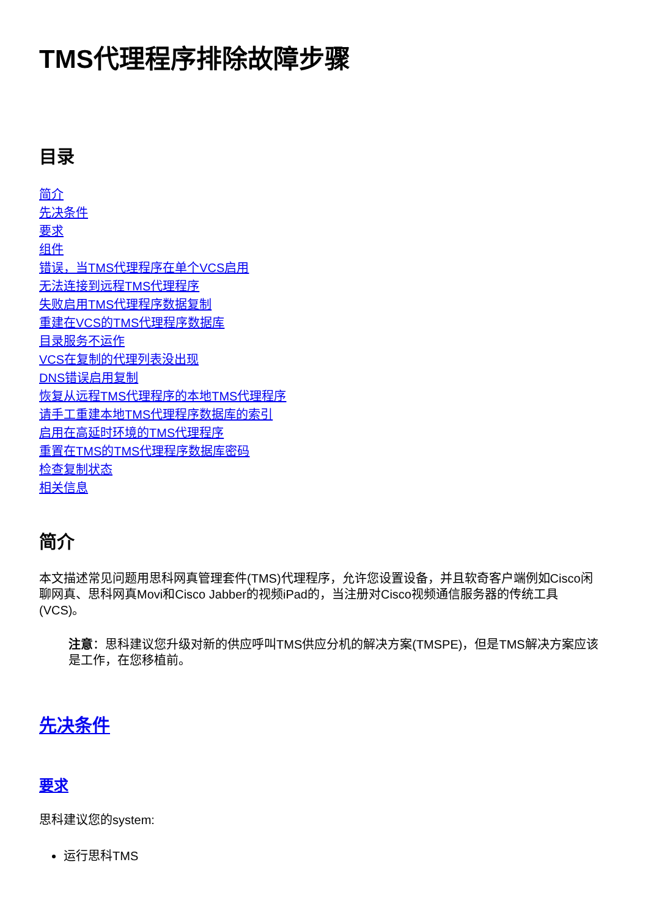TMS代理程序排除故障步骤
目录
简介
先决条件
要求
组件
错误，当TMS代理程序在单个VCS启用
无法连接到远程TMS代理程序
失败启用TMS代理程序数据复制
重建在VCS的TMS代理程序数据库
目录服务不运作
VCS在复制的代理列表没出现
DNS错误启用复制
恢复从远程TMS代理程序的本地TMS代理程序
请手工重建本地TMS代理程序数据库的索引
启用在高延时环境的TMS代理程序
重置在TMS的TMS代理程序数据库密码
检查复制状态
相关信息
简介
本文描述常见问题用思科网真管理套件(TMS)代理程序，允许您设置设备，并且软奇客户端例如Cisco闲聊网真、思科网真Movi和Cisco Jabber的视频iPad的，当注册对Cisco视频通信服务器的传统工具(VCS)。
注意：思科建议您升级对新的供应呼叫TMS供应分机的解决方案(TMSPE)，但是TMS解决方案应该是工作，在您移植前。
先决条件
要求
思科建议您的system:
运行思科TMS